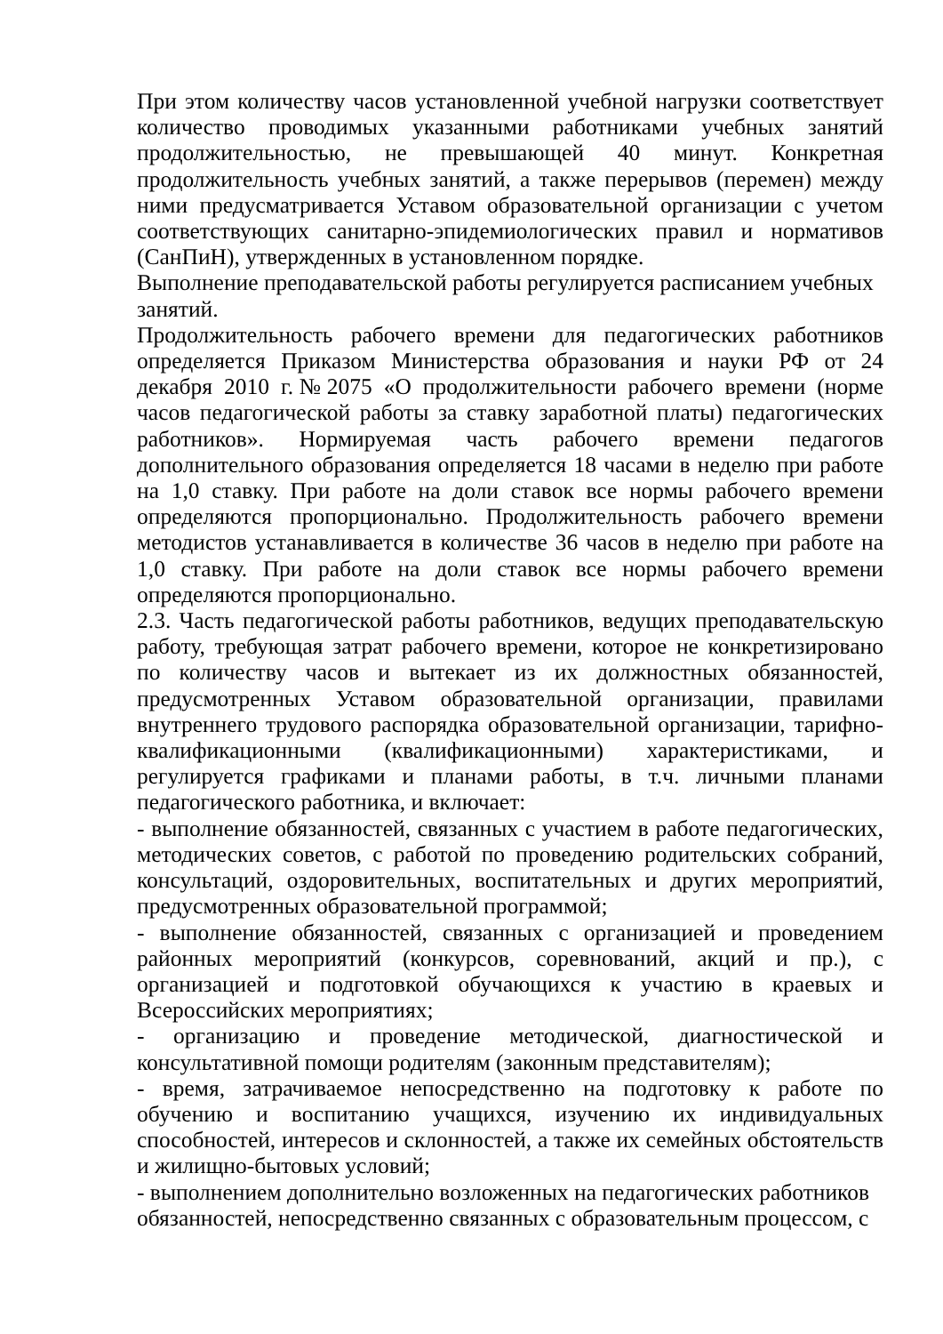При этом количеству часов установленной учебной нагрузки соответствует количество проводимых указанными работниками учебных занятий продолжительностью, не превышающей 40 минут. Конкретная продолжительность учебных занятий, а также перерывов (перемен) между ними предусматривается Уставом образовательной организации с учетом соответствующих санитарно-эпидемиологических правил и нормативов (СанПиН), утвержденных в установленном порядке.
Выполнение преподавательской работы регулируется расписанием учебных занятий.
Продолжительность рабочего времени для педагогических работников определяется Приказом Министерства образования и науки РФ от 24 декабря 2010 г.№2075 «О продолжительности рабочего времени (норме часов педагогической работы за ставку заработной платы) педагогических работников». Нормируемая часть рабочего времени педагогов дополнительного образования определяется 18 часами в неделю при работе на 1,0 ставку. При работе на доли ставок все нормы рабочего времени определяются пропорционально. Продолжительность рабочего времени методистов устанавливается в количестве 36 часов в неделю при работе на 1,0 ставку. При работе на доли ставок все нормы рабочего времени определяются пропорционально.
2.3. Часть педагогической работы работников, ведущих преподавательскую работу, требующая затрат рабочего времени, которое не конкретизировано по количеству часов и вытекает из их должностных обязанностей, предусмотренных Уставом образовательной организации, правилами внутреннего трудового распорядка образовательной организации, тарифно-квалификационными (квалификационными) характеристиками, и регулируется графиками и планами работы, в т.ч. личными планами педагогического работника, и включает:
- выполнение обязанностей, связанных с участием в работе педагогических, методических советов, с работой по проведению родительских собраний, консультаций, оздоровительных, воспитательных и других мероприятий, предусмотренных образовательной программой;
- выполнение обязанностей, связанных с организацией и проведением районных мероприятий (конкурсов, соревнований, акций и пр.), с организацией и подготовкой обучающихся к участию в краевых и Всероссийских мероприятиях;
- организацию и проведение методической, диагностической и консультативной помощи родителям (законным представителям);
- время, затрачиваемое непосредственно на подготовку к работе по обучению и воспитанию учащихся, изучению их индивидуальных способностей, интересов и склонностей, а также их семейных обстоятельств и жилищно-бытовых условий;
- выполнением дополнительно возложенных на педагогических работников обязанностей, непосредственно связанных с образовательным процессом, с